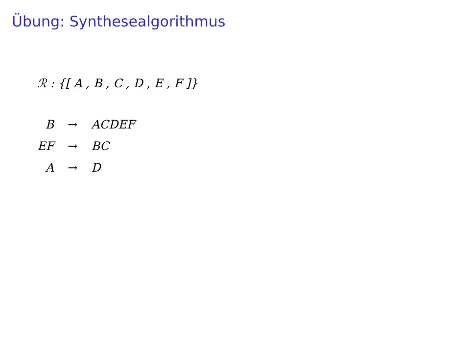Übung: Synthesealgorithmus
ℛ : {[ A , B , C , D , E , F ]}
| B | → | ACDEF |
| EF | → | BC |
| A | → | D |